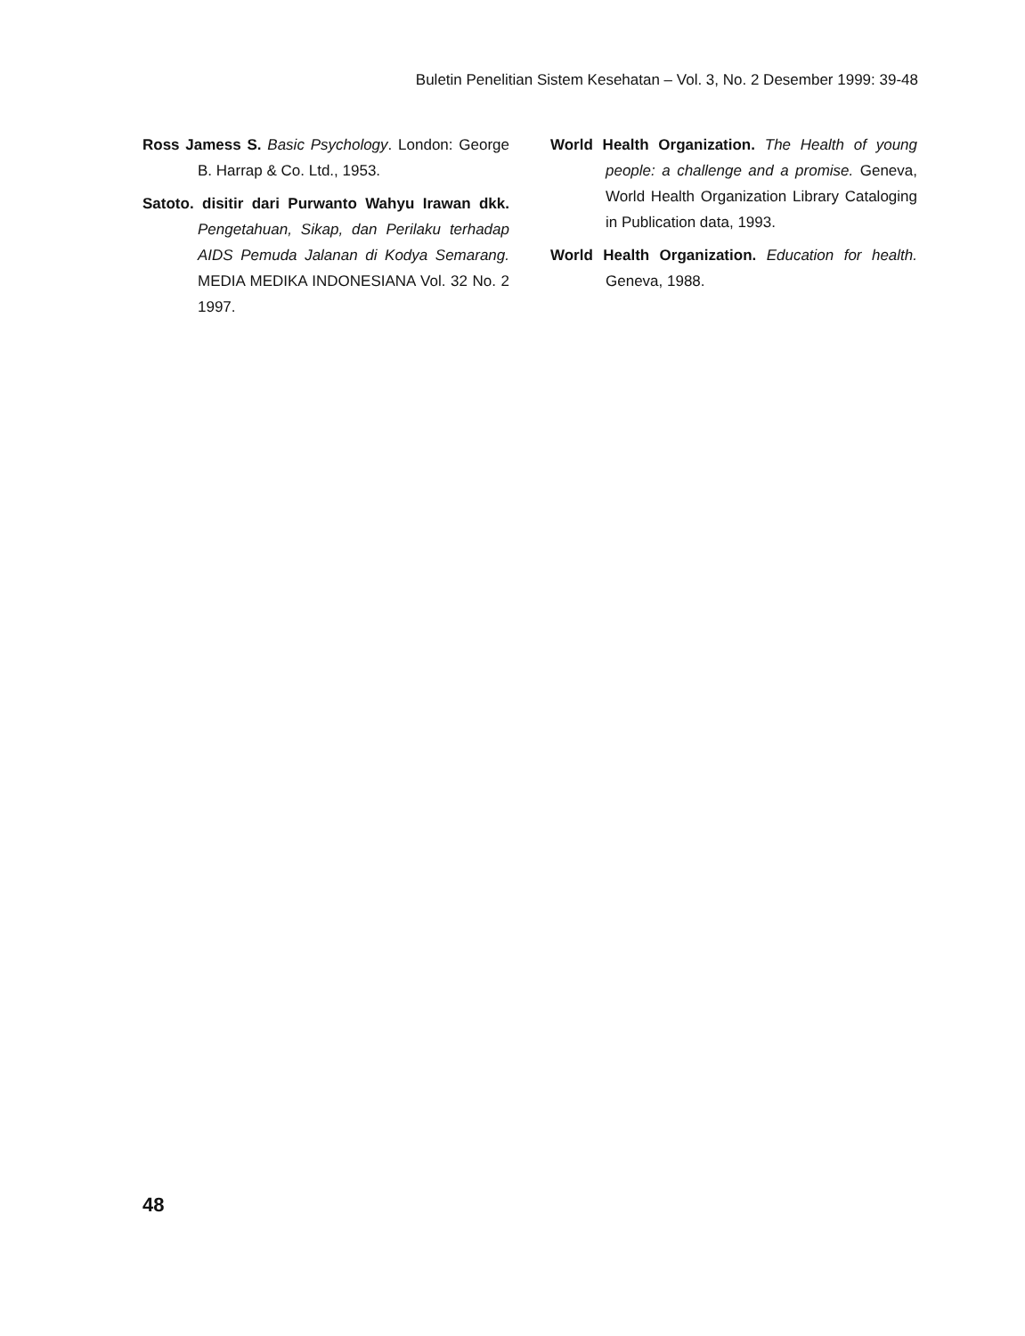Buletin Penelitian Sistem Kesehatan – Vol. 3, No. 2 Desember 1999: 39-48
Ross Jamess S. Basic Psychology. London: George B. Harrap & Co. Ltd., 1953.
Satoto. disitir dari Purwanto Wahyu Irawan dkk. Pengetahuan, Sikap, dan Perilaku terhadap AIDS Pemuda Jalanan di Kodya Semarang. MEDIA MEDIKA INDONESIANA Vol. 32 No. 2 1997.
World Health Organization. The Health of young people: a challenge and a promise. Geneva, World Health Organization Library Cataloging in Publication data, 1993.
World Health Organization. Education for health. Geneva, 1988.
48